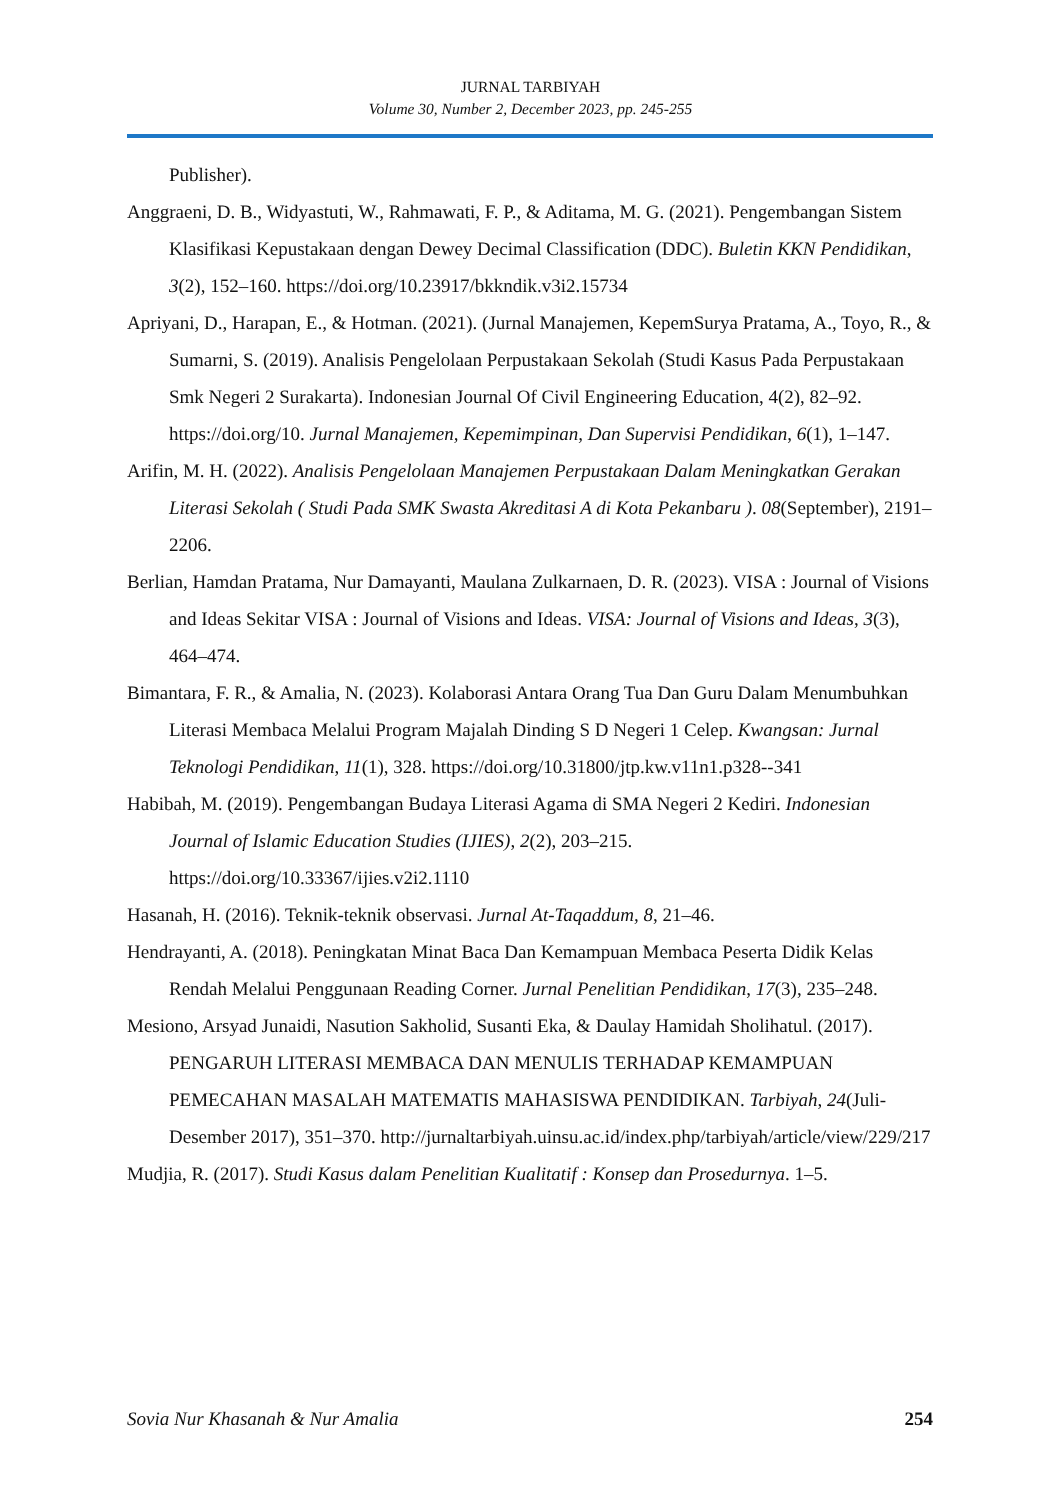JURNAL TARBIYAH
Volume 30, Number 2, December 2023, pp. 245-255
Publisher).
Anggraeni, D. B., Widyastuti, W., Rahmawati, F. P., & Aditama, M. G. (2021). Pengembangan Sistem Klasifikasi Kepustakaan dengan Dewey Decimal Classification (DDC). Buletin KKN Pendidikan, 3(2), 152–160. https://doi.org/10.23917/bkkndik.v3i2.15734
Apriyani, D., Harapan, E., & Hotman. (2021). (Jurnal Manajemen, KepemSurya Pratama, A., Toyo, R., & Sumarni, S. (2019). Analisis Pengelolaan Perpustakaan Sekolah (Studi Kasus Pada Perpustakaan Smk Negeri 2 Surakarta). Indonesian Journal Of Civil Engineering Education, 4(2), 82–92. https://doi.org/10. Jurnal Manajemen, Kepemimpinan, Dan Supervisi Pendidikan, 6(1), 1–147.
Arifin, M. H. (2022). Analisis Pengelolaan Manajemen Perpustakaan Dalam Meningkatkan Gerakan Literasi Sekolah ( Studi Pada SMK Swasta Akreditasi A di Kota Pekanbaru ). 08(September), 2191–2206.
Berlian, Hamdan Pratama, Nur Damayanti, Maulana Zulkarnaen, D. R. (2023). VISA : Journal of Visions and Ideas Sekitar VISA : Journal of Visions and Ideas. VISA: Journal of Visions and Ideas, 3(3), 464–474.
Bimantara, F. R., & Amalia, N. (2023). Kolaborasi Antara Orang Tua Dan Guru Dalam Menumbuhkan Literasi Membaca Melalui Program Majalah Dinding S D Negeri 1 Celep. Kwangsan: Jurnal Teknologi Pendidikan, 11(1), 328. https://doi.org/10.31800/jtp.kw.v11n1.p328--341
Habibah, M. (2019). Pengembangan Budaya Literasi Agama di SMA Negeri 2 Kediri. Indonesian Journal of Islamic Education Studies (IJIES), 2(2), 203–215. https://doi.org/10.33367/ijies.v2i2.1110
Hasanah, H. (2016). Teknik-teknik observasi. Jurnal At-Taqaddum, 8, 21–46.
Hendrayanti, A. (2018). Peningkatan Minat Baca Dan Kemampuan Membaca Peserta Didik Kelas Rendah Melalui Penggunaan Reading Corner. Jurnal Penelitian Pendidikan, 17(3), 235–248.
Mesiono, Arsyad Junaidi, Nasution Sakholid, Susanti Eka, & Daulay Hamidah Sholihatul. (2017). PENGARUH LITERASI MEMBACA DAN MENULIS TERHADAP KEMAMPUAN PEMECAHAN MASALAH MATEMATIS MAHASISWA PENDIDIKAN. Tarbiyah, 24(Juli-Desember 2017), 351–370. http://jurnaltarbiyah.uinsu.ac.id/index.php/tarbiyah/article/view/229/217
Mudjia, R. (2017). Studi Kasus dalam Penelitian Kualitatif : Konsep dan Prosedurnya. 1–5.
Sovia Nur Khasanah & Nur Amalia 254